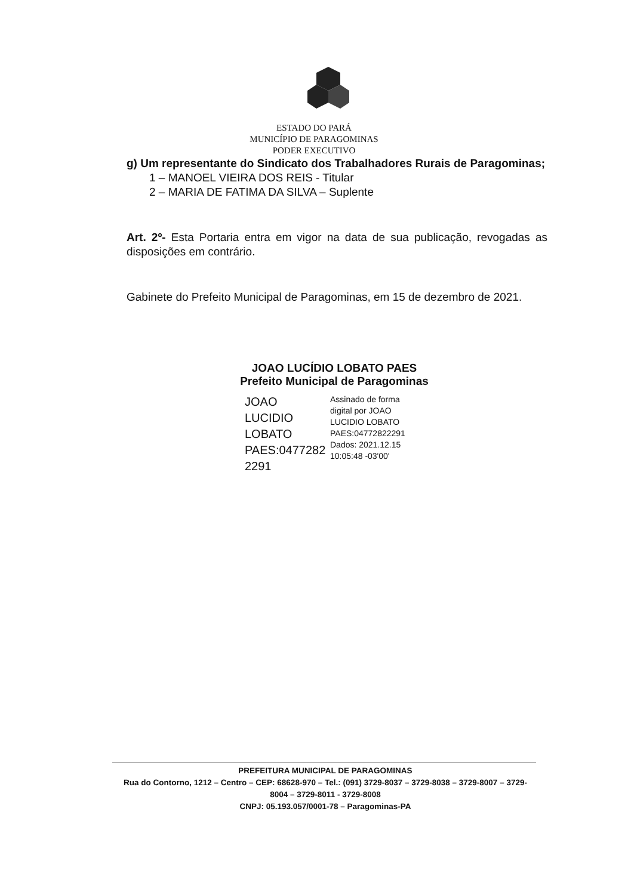ESTADO DO PARÁ
MUNICÍPIO DE PARAGOMINAS
PODER EXECUTIVO
g) Um representante do Sindicato dos Trabalhadores Rurais de Paragominas;
1 – MANOEL VIEIRA DOS REIS - Titular
2 – MARIA DE FATIMA DA SILVA – Suplente
Art. 2º- Esta Portaria entra em vigor na data de sua publicação, revogadas as disposições em contrário.
Gabinete do Prefeito Municipal de Paragominas, em 15 de dezembro de 2021.
JOAO LUCÍDIO LOBATO PAES
Prefeito Municipal de Paragominas
JOAO LUCIDIO LOBATO PAES:0477282 2291
Assinado de forma
digital por JOAO
LUCIDIO LOBATO
PAES:04772822291
Dados: 2021.12.15
10:05:48 -03'00'
PREFEITURA MUNICIPAL DE PARAGOMINAS
Rua do Contorno, 1212 – Centro – CEP: 68628-970 – Tel.: (091) 3729-8037 – 3729-8038 – 3729-8007 – 3729-8004 – 3729-8011 - 3729-8008
CNPJ: 05.193.057/0001-78 – Paragominas-PA